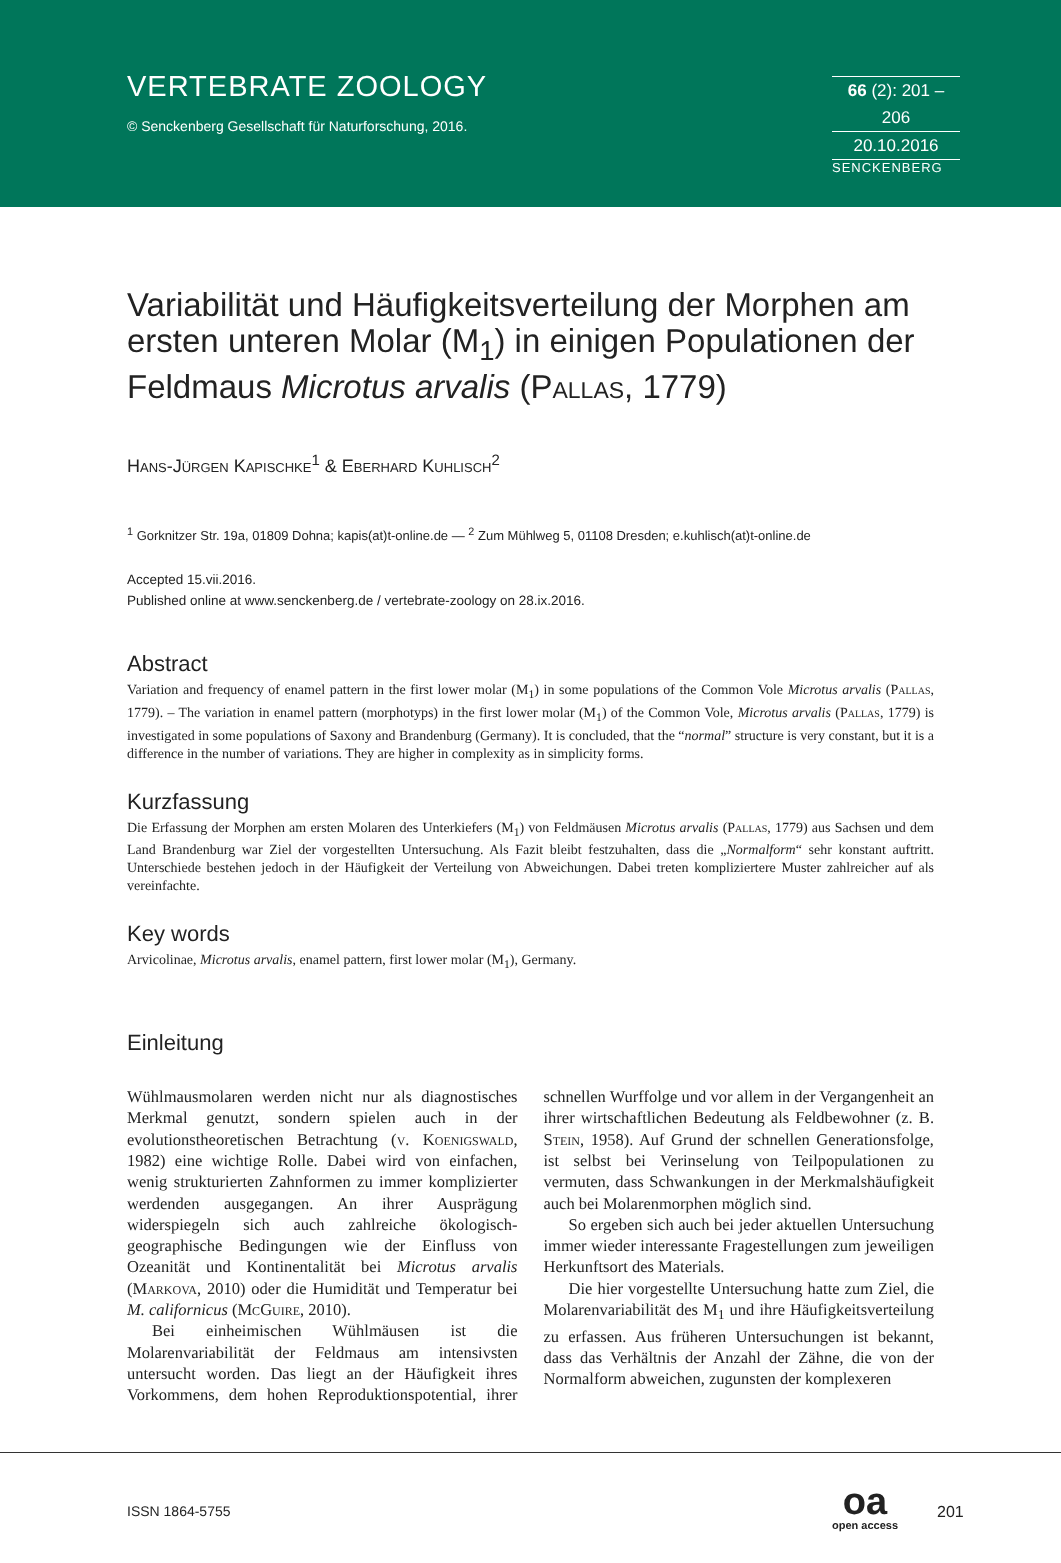VERTEBRATE ZOOLOGY
© Senckenberg Gesellschaft für Naturforschung, 2016.
66 (2): 201 – 206
20.10.2016
SENCKENBERG
Variabilität und Häufigkeitsverteilung der Morphen am ersten unteren Molar (M<sub>1</sub>) in einigen Populationen der Feldmaus Microtus arvalis (Pallas, 1779)
Hans-Jürgen Kapischke<sup>1</sup> & Eberhard Kuhlisch<sup>2</sup>
<sup>1</sup> Gorknitzer Str. 19a, 01809 Dohna; kapis(at)t-online.de — <sup>2</sup> Zum Mühlweg 5, 01108 Dresden; e.kuhlisch(at)t-online.de
Accepted 15.vii.2016.
Published online at www.senckenberg.de / vertebrate-zoology on 28.ix.2016.
Abstract
Variation and frequency of enamel pattern in the first lower molar (M<sub>1</sub>) in some populations of the Common Vole Microtus arvalis (Pallas, 1779). – The variation in enamel pattern (morphotyps) in the first lower molar (M<sub>1</sub>) of the Common Vole, Microtus arvalis (Pallas, 1779) is investigated in some populations of Saxony and Brandenburg (Germany). It is concluded, that the “normal” structure is very constant, but it is a difference in the number of variations. They are higher in complexity as in simplicity forms.
Kurzfassung
Die Erfassung der Morphen am ersten Molaren des Unterkiefers (M<sub>1</sub>) von Feldmäusen Microtus arvalis (Pallas, 1779) aus Sachsen und dem Land Brandenburg war Ziel der vorgestellten Untersuchung. Als Fazit bleibt festzuhalten, dass die „Normalform“ sehr konstant auftritt. Unterschiede bestehen jedoch in der Häufigkeit der Verteilung von Abweichungen. Dabei treten kompliziertere Muster zahlreicher auf als vereinfachte.
Key words
Arvicolinae, Microtus arvalis, enamel pattern, first lower molar (M<sub>1</sub>), Germany.
Einleitung
Wühlmausmolaren werden nicht nur als diagnostisches Merkmal genutzt, sondern spielen auch in der evolutionstheoretischen Betrachtung (v. Koenigswald, 1982) eine wichtige Rolle. Dabei wird von einfachen, wenig strukturierten Zahnformen zu immer komplizierter werdenden ausgegangen. An ihrer Ausprägung widerspiegeln sich auch zahlreiche ökologisch-geographische Bedingungen wie der Einfluss von Ozeanität und Kontinentalität bei Microtus arvalis (Markova, 2010) oder die Humidität und Temperatur bei M. californicus (McGuire, 2010).
Bei einheimischen Wühlmäusen ist die Molarenvariabilität der Feldmaus am intensivsten untersucht worden. Das liegt an der Häufigkeit ihres Vorkommens, dem hohen Reproduktionspotential, ihrer schnellen Wurffolge und vor allem in der Vergangenheit an ihrer wirtschaftlichen Bedeutung als Feldbewohner (z. B. Stein, 1958). Auf Grund der schnellen Generationsfolge, ist selbst bei Verinselung von Teilpopulationen zu vermuten, dass Schwankungen in der Merkmalshäufigkeit auch bei Molarenmorphen möglich sind.
So ergeben sich auch bei jeder aktuellen Untersuchung immer wieder interessante Fragestellungen zum jeweiligen Herkunftsort des Materials.
Die hier vorgestellte Untersuchung hatte zum Ziel, die Molarenvariabilität des M<sub>1</sub> und ihre Häufigkeitsverteilung zu erfassen. Aus früheren Untersuchungen ist bekannt, dass das Verhältnis der Anzahl der Zähne, die von der Normalform abweichen, zugunsten der komplexeren
ISSN 1864-5755
oa
open access
201